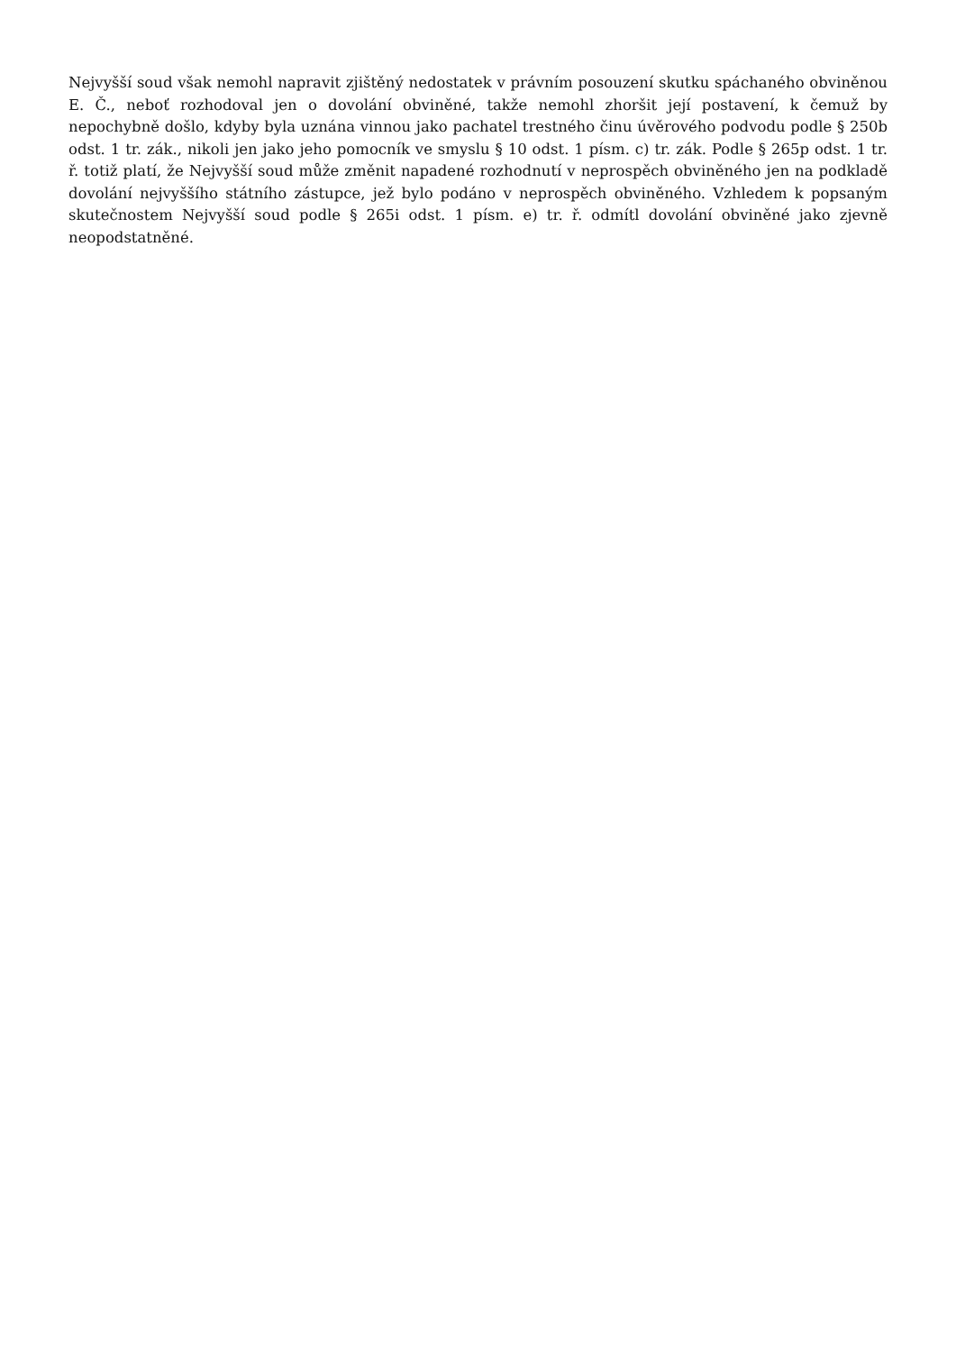Nejvyšší soud však nemohl napravit zjištěný nedostatek v právním posouzení skutku spáchaného obviněnou E. Č., neboť rozhodoval jen o dovolání obviněné, takže nemohl zhoršit její postavení, k čemuž by nepochybně došlo, kdyby byla uznána vinnou jako pachatel trestného činu úvěrového podvodu podle § 250b odst. 1 tr. zák., nikoli jen jako jeho pomocník ve smyslu § 10 odst. 1 písm. c) tr. zák. Podle § 265p odst. 1 tr. ř. totiž platí, že Nejvyšší soud může změnit napadené rozhodnutí v neprospěch obviněného jen na podkladě dovolání nejvyššího státního zástupce, jež bylo podáno v neprospěch obviněného. Vzhledem k popsaným skutečnostem Nejvyšší soud podle § 265i odst. 1 písm. e) tr. ř. odmítl dovolání obviněné jako zjevně neopodstatněné.